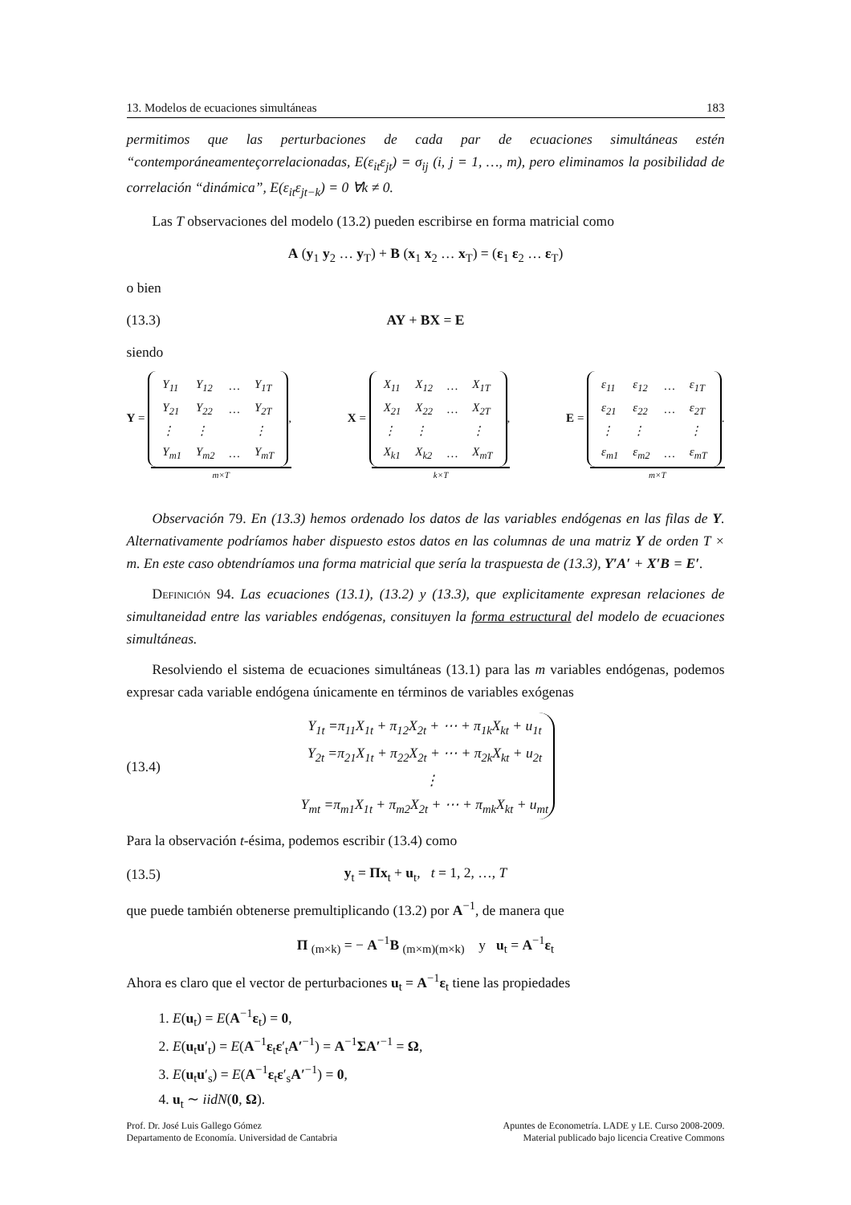13. Modelos de ecuaciones simultáneas 183
permitimos que las perturbaciones de cada par de ecuaciones simultáneas estén “contemporáneamenteçorrelacionadas, E(ε<sub>it</sub>ε<sub>jt</sub>) = σ<sub>ij</sub> (i, j = 1, …, m), pero eliminamos la posibilidad de correlación “dinámica”, E(ε<sub>it</sub>ε<sub>jt−k</sub>) = 0 ∀k ≠ 0.
Las T observaciones del modelo (13.2) pueden escribirse en forma matricial como
A (y<sub>1</sub> y<sub>2</sub> … y<sub>T</sub>) + B (x<sub>1</sub> x<sub>2</sub> … x<sub>T</sub>) = (ε<sub>1</sub> ε<sub>2</sub> … ε<sub>T</sub>)
o bien
(13.3) AY + BX = E
siendo
Y =
| Y<sub>11</sub> | Y<sub>12</sub> | … | Y<sub>1T</sub> |
| Y<sub>21</sub> | Y<sub>22</sub> | … | Y<sub>2T</sub> |
| ⋮ | ⋮ | | ⋮ |
| Y<sub>m1</sub> | Y<sub>m2</sub> | … | Y<sub>mT</sub> |
,
m×T
X =
| X<sub>11</sub> | X<sub>12</sub> | … | X<sub>1T</sub> |
| X<sub>21</sub> | X<sub>22</sub> | … | X<sub>2T</sub> |
| ⋮ | ⋮ | | ⋮ |
| X<sub>k1</sub> | X<sub>k2</sub> | … | X<sub>mT</sub> |
,
k×T
E =
| ε<sub>11</sub> | ε<sub>12</sub> | … | ε<sub>1T</sub> |
| ε<sub>21</sub> | ε<sub>22</sub> | … | ε<sub>2T</sub> |
| ⋮ | ⋮ | | ⋮ |
| ε<sub>m1</sub> | ε<sub>m2</sub> | … | ε<sub>mT</sub> |
.
m×T
Observación 79. En (13.3) hemos ordenado los datos de las variables endógenas en las filas de Y. Alternativamente podríamos haber dispuesto estos datos en las columnas de una matriz Y de orden T × m. En este caso obtendríamos una forma matricial que sería la traspuesta de (13.3), Y′A′ + X′B = E′.
Definición 94. Las ecuaciones (13.1), (13.2) y (13.3), que explicitamente expresan relaciones de simultaneidad entre las variables endógenas, consituyen la forma estructural del modelo de ecuaciones simultáneas.
Resolviendo el sistema de ecuaciones simultáneas (13.1) para las m variables endógenas, podemos expresar cada variable endógena únicamente en términos de variables exógenas
(13.4)
| Y<sub>1t</sub> =π<sub>11</sub>X<sub>1t</sub> + π<sub>12</sub>X<sub>2t</sub> + ⋯ + π<sub>1k</sub>X<sub>kt</sub> + u<sub>1t</sub> |
| Y<sub>2t</sub> =π<sub>21</sub>X<sub>1t</sub> + π<sub>22</sub>X<sub>2t</sub> + ⋯ + π<sub>2k</sub>X<sub>kt</sub> + u<sub>2t</sub> |
| ⋮ |
| Y<sub>mt</sub> =π<sub>m1</sub>X<sub>1t</sub> + π<sub>m2</sub>X<sub>2t</sub> + ⋯ + π<sub>mk</sub>X<sub>kt</sub> + u<sub>mt</sub> |
Para la observación t-ésima, podemos escribir (13.4) como
(13.5) y<sub>t</sub> = Πx<sub>t</sub> + u<sub>t</sub>, t = 1, 2, …, T
que puede también obtenerse premultiplicando (13.2) por A<sup>−1</sup>, de manera que
Π <sub>(m×k)</sub> = − A<sup>−1</sup>B <sub>(m×m)(m×k)</sub> y u<sub>t</sub> = A<sup>−1</sup>ε<sub>t</sub>
Ahora es claro que el vector de perturbaciones u<sub>t</sub> = A<sup>−1</sup>ε<sub>t</sub> tiene las propiedades
1. E(u<sub>t</sub>) = E(A<sup>−1</sup>ε<sub>t</sub>) = 0,
2. E(u<sub>t</sub>u′<sub>t</sub>) = E(A<sup>−1</sup>ε<sub>t</sub>ε′<sub>t</sub>A′<sup>−1</sup>) = A<sup>−1</sup>ΣA′<sup>−1</sup> = Ω,
3. E(u<sub>t</sub>u′<sub>s</sub>) = E(A<sup>−1</sup>ε<sub>t</sub>ε′<sub>s</sub>A′<sup>−1</sup>) = 0,
4. u<sub>t</sub> ∼ iidN(0, Ω).
Prof. Dr. José Luis Gallego Gómez
Departamento de Economía. Universidad de Cantabria
Apuntes de Econometría. LADE y LE. Curso 2008-2009.
Material publicado bajo licencia Creative Commons